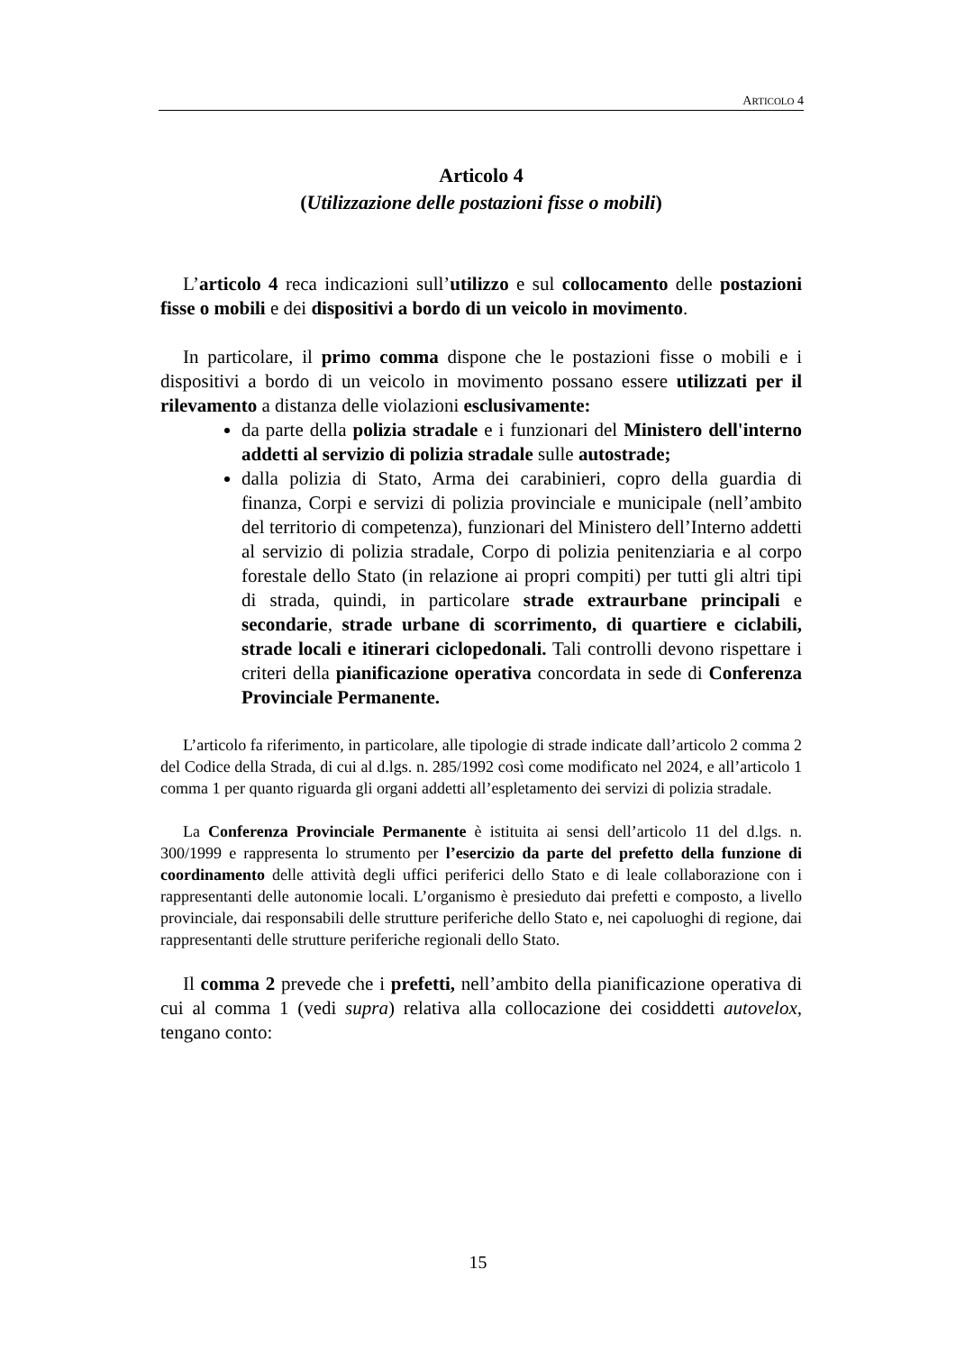ARTICOLO 4
Articolo 4
(Utilizzazione delle postazioni fisse o mobili)
L’articolo 4 reca indicazioni sull’utilizzo e sul collocamento delle postazioni fisse o mobili e dei dispositivi a bordo di un veicolo in movimento.
In particolare, il primo comma dispone che le postazioni fisse o mobili e i dispositivi a bordo di un veicolo in movimento possano essere utilizzati per il rilevamento a distanza delle violazioni esclusivamente:
da parte della polizia stradale e i funzionari del Ministero dell'interno addetti al servizio di polizia stradale sulle autostrade;
dalla polizia di Stato, Arma dei carabinieri, copro della guardia di finanza, Corpi e servizi di polizia provinciale e municipale (nell’ambito del territorio di competenza), funzionari del Ministero dell’Interno addetti al servizio di polizia stradale, Corpo di polizia penitenziaria e al corpo forestale dello Stato (in relazione ai propri compiti) per tutti gli altri tipi di strada, quindi, in particolare strade extraurbane principali e secondarie, strade urbane di scorrimento, di quartiere e ciclabili, strade locali e itinerari ciclopedonali. Tali controlli devono rispettare i criteri della pianificazione operativa concordata in sede di Conferenza Provinciale Permanente.
L’articolo fa riferimento, in particolare, alle tipologie di strade indicate dall’articolo 2 comma 2 del Codice della Strada, di cui al d.lgs. n. 285/1992 così come modificato nel 2024, e all’articolo 1 comma 1 per quanto riguarda gli organi addetti all’espletamento dei servizi di polizia stradale.
La Conferenza Provinciale Permanente è istituita ai sensi dell’articolo 11 del d.lgs. n. 300/1999 e rappresenta lo strumento per l’esercizio da parte del prefetto della funzione di coordinamento delle attività degli uffici periferici dello Stato e di leale collaborazione con i rappresentanti delle autonomie locali. L’organismo è presieduto dai prefetti e composto, a livello provinciale, dai responsabili delle strutture periferiche dello Stato e, nei capoluoghi di regione, dai rappresentanti delle strutture periferiche regionali dello Stato.
Il comma 2 prevede che i prefetti, nell’ambito della pianificazione operativa di cui al comma 1 (vedi supra) relativa alla collocazione dei cosiddetti autovelox, tengano conto:
15